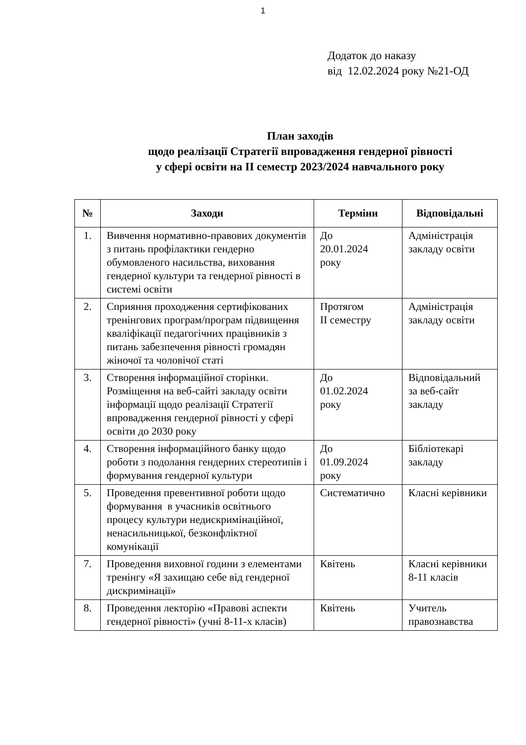1
Додаток до наказу
від 12.02.2024 року №21-ОД
План заходів
щодо реалізації Стратегії впровадження гендерної рівності
у сфері освіти на ІІ семестр 2023/2024 навчального року
| № | Заходи | Терміни | Відповідальні |
| --- | --- | --- | --- |
| 1. | Вивчення нормативно-правових документів з питань профілактики гендерно обумовленого насильства, виховання гендерної культури та гендерної рівності в системі освіти | До 20.01.2024 року | Адміністрація закладу освіти |
| 2. | Сприяння проходження сертифікованих тренінгових програм/програм підвищення кваліфікації педагогічних працівників з питань забезпечення рівності громадян жіночої та чоловічої статі | Протягом ІІ семестру | Адміністрація закладу освіти |
| 3. | Створення інформаційної сторінки. Розміщення на веб-сайті закладу освіти інформації щодо реалізації Стратегії впровадження гендерної рівності у сфері освіти до 2030 року | До 01.02.2024 року | Відповідальний за веб-сайт закладу |
| 4. | Створення інформаційного банку щодо роботи з подолання гендерних стереотипів і формування гендерної культури | До 01.09.2024 року | Бібліотекарі закладу |
| 5. | Проведення превентивної роботи щодо формування в учасників освітнього процесу культури недискримінаційної, ненасильницької, безконфліктної комунікації | Систематично | Класні керівники |
| 7. | Проведення виховної години з елементами тренінгу «Я захищаю себе від гендерної дискримінації» | Квітень | Класні керівники 8-11 класів |
| 8. | Проведення лекторію «Правові аспекти гендерної рівності» (учні 8-11-х класів) | Квітень | Учитель правознавства |